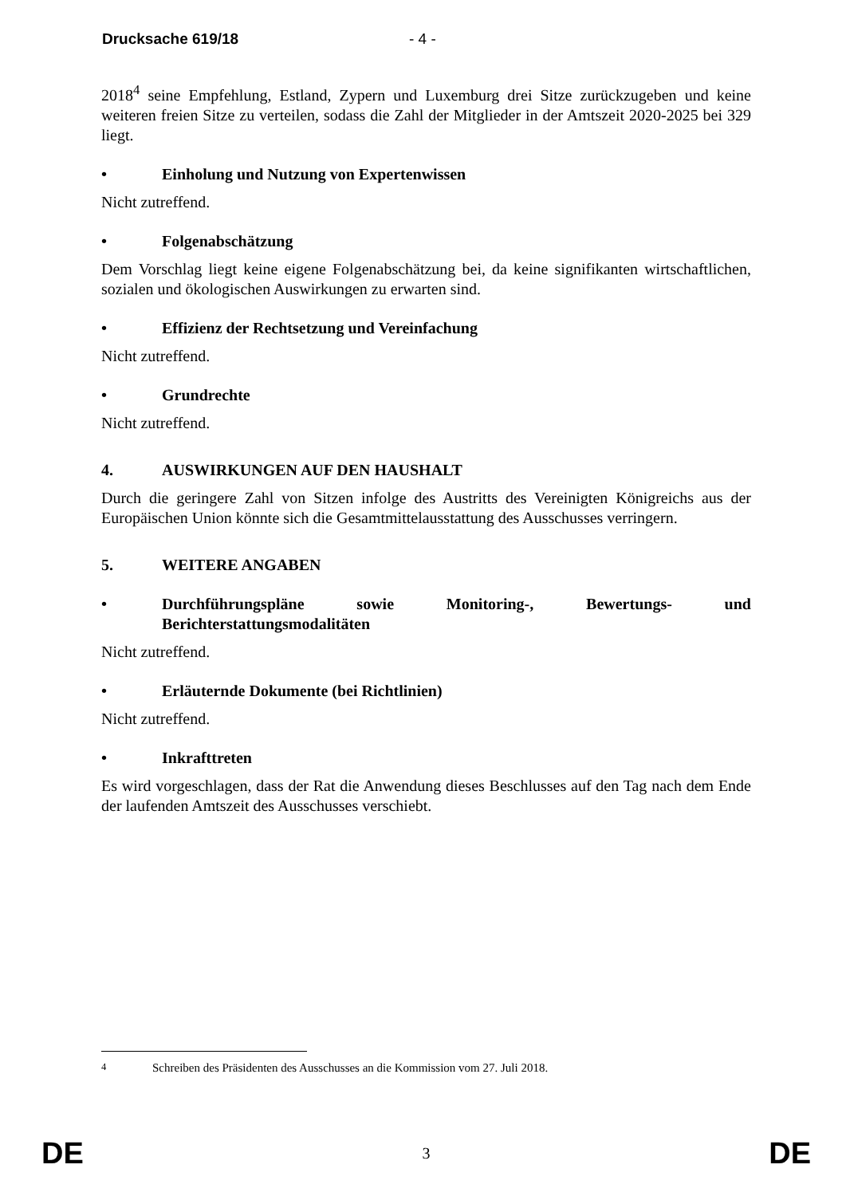Drucksache 619/18 - 4 -
2018<sup>4</sup> seine Empfehlung, Estland, Zypern und Luxemburg drei Sitze zurückzugeben und keine weiteren freien Sitze zu verteilen, sodass die Zahl der Mitglieder in der Amtszeit 2020-2025 bei 329 liegt.
• Einholung und Nutzung von Expertenwissen
Nicht zutreffend.
• Folgenabschätzung
Dem Vorschlag liegt keine eigene Folgenabschätzung bei, da keine signifikanten wirtschaftlichen, sozialen und ökologischen Auswirkungen zu erwarten sind.
• Effizienz der Rechtsetzung und Vereinfachung
Nicht zutreffend.
• Grundrechte
Nicht zutreffend.
4. AUSWIRKUNGEN AUF DEN HAUSHALT
Durch die geringere Zahl von Sitzen infolge des Austritts des Vereinigten Königreichs aus der Europäischen Union könnte sich die Gesamtmittelausstattung des Ausschusses verringern.
5. WEITERE ANGABEN
• Durchführungspläne sowie Monitoring-, Bewertungs- und Berichterstattungsmodalitäten
Nicht zutreffend.
• Erläuternde Dokumente (bei Richtlinien)
Nicht zutreffend.
• Inkrafttreten
Es wird vorgeschlagen, dass der Rat die Anwendung dieses Beschlusses auf den Tag nach dem Ende der laufenden Amtszeit des Ausschusses verschiebt.
<sup>4</sup> Schreiben des Präsidenten des Ausschusses an die Kommission vom 27. Juli 2018.
DE 3 DE